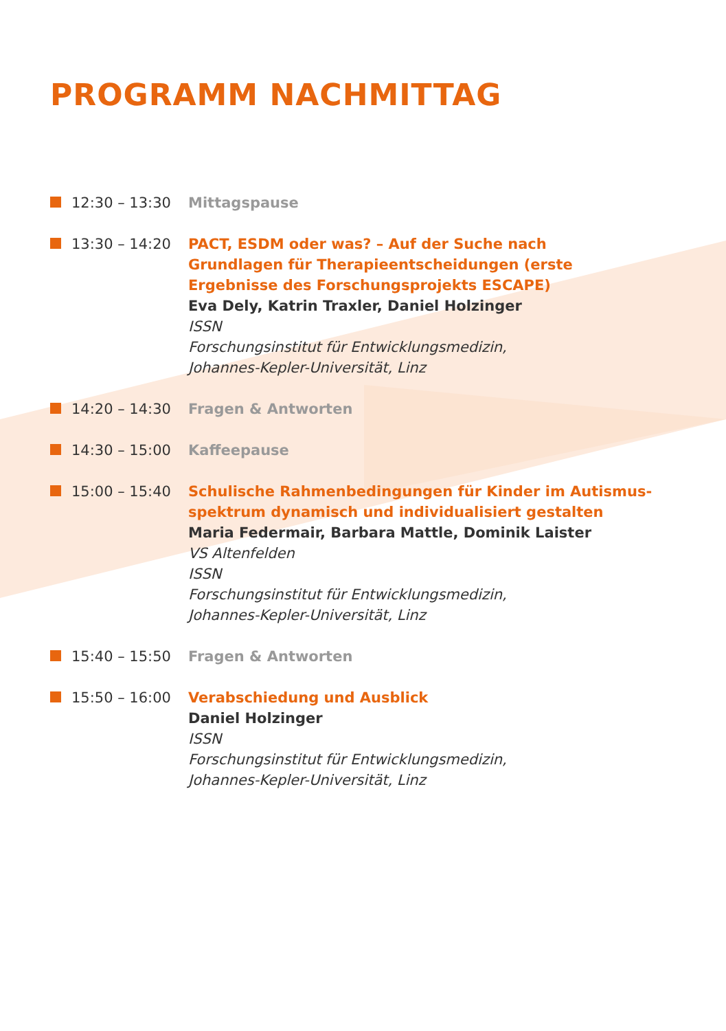PROGRAMM NACHMITTAG
12:30 – 13:30 Mittagspause
13:30 – 14:20 PACT, ESDM oder was? – Auf der Suche nach
Grundlagen für Therapieentscheidungen (erste
Ergebnisse des Forschungsprojekts ESCAPE)
Eva Dely, Katrin Traxler, Daniel Holzinger
ISSN
Forschungsinstitut für Entwicklungsmedizin,
Johannes-Kepler-Universität, Linz
14:20 – 14:30 Fragen & Antworten
14:30 – 15:00 Kaffeepause
15:00 – 15:40 Schulische Rahmenbedingungen für Kinder im Autismus-
spektrum dynamisch und individualisiert gestalten
Maria Federmair, Barbara Mattle, Dominik Laister
VS Altenfelden
ISSN
Forschungsinstitut für Entwicklungsmedizin,
Johannes-Kepler-Universität, Linz
15:40 – 15:50 Fragen & Antworten
15:50 – 16:00 Verabschiedung und Ausblick
Daniel Holzinger
ISSN
Forschungsinstitut für Entwicklungsmedizin,
Johannes-Kepler-Universität, Linz